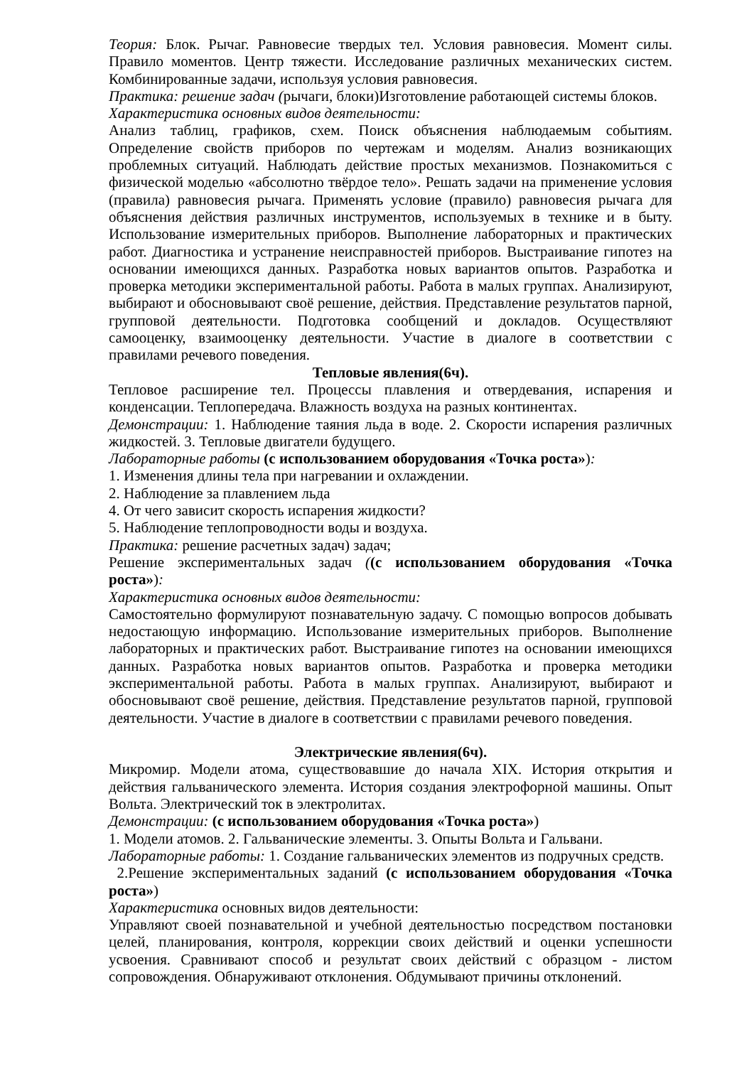Теория: Блок. Рычаг. Равновесие твердых тел. Условия равновесия. Момент силы. Правило моментов. Центр тяжести. Исследование различных механических систем. Комбинированные задачи, используя условия равновесия.
Практика: решение задач (рычаги, блоки)Изготовление работающей системы блоков.
Характеристика основных видов деятельности:
Анализ таблиц, графиков, схем. Поиск объяснения наблюдаемым событиям. Определение свойств приборов по чертежам и моделям. Анализ возникающих проблемных ситуаций. Наблюдать действие простых механизмов. Познакомиться с физической моделью «абсолютно твёрдое тело». Решать задачи на применение условия (правила) равновесия рычага. Применять условие (правило) равновесия рычага для объяснения действия различных инструментов, используемых в технике и в быту. Использование измерительных приборов. Выполнение лабораторных и практических работ. Диагностика и устранение неисправностей приборов. Выстраивание гипотез на основании имеющихся данных. Разработка новых вариантов опытов. Разработка и проверка методики экспериментальной работы. Работа в малых группах. Анализируют, выбирают и обосновывают своё решение, действия. Представление результатов парной, групповой деятельности. Подготовка сообщений и докладов. Осуществляют самооценку, взаимооценку деятельности. Участие в диалоге в соответствии с правилами речевого поведения.
Тепловые явления(6ч).
Тепловое расширение тел. Процессы плавления и отвердевания, испарения и конденсации. Теплопередача. Влажность воздуха на разных континентах.
Демонстрации: 1. Наблюдение таяния льда в воде. 2. Скорости испарения различных жидкостей. 3. Тепловые двигатели будущего.
Лабораторные работы (с использованием оборудования «Точка роста»):
1. Изменения длины тела при нагревании и охлаждении.
2. Наблюдение за плавлением льда
4. От чего зависит скорость испарения жидкости?
5. Наблюдение теплопроводности воды и воздуха.
Практика: решение расчетных задач) задач;
Решение экспериментальных задач ((с использованием оборудования «Точка роста»):
Характеристика основных видов деятельности:
Самостоятельно формулируют познавательную задачу. С помощью вопросов добывать недостающую информацию. Использование измерительных приборов. Выполнение лабораторных и практических работ. Выстраивание гипотез на основании имеющихся данных. Разработка новых вариантов опытов. Разработка и проверка методики экспериментальной работы. Работа в малых группах. Анализируют, выбирают и обосновывают своё решение, действия. Представление результатов парной, групповой деятельности. Участие в диалоге в соответствии с правилами речевого поведения.
Электрические явления(6ч).
Микромир. Модели атома, существовавшие до начала XIX. История открытия и действия гальванического элемента. История создания электрофорной машины. Опыт Вольта. Электрический ток в электролитах.
Демонстрации: (с использованием оборудования «Точка роста»)
1. Модели атомов. 2. Гальванические элементы. 3. Опыты Вольта и Гальвани.
Лабораторные работы: 1. Создание гальванических элементов из подручных средств.
2.Решение экспериментальных заданий (с использованием оборудования «Точка роста»)
Характеристика основных видов деятельности:
Управляют своей познавательной и учебной деятельностью посредством постановки целей, планирования, контроля, коррекции своих действий и оценки успешности усвоения. Сравнивают способ и результат своих действий с образцом - листом сопровождения. Обнаруживают отклонения. Обдумывают причины отклонений.